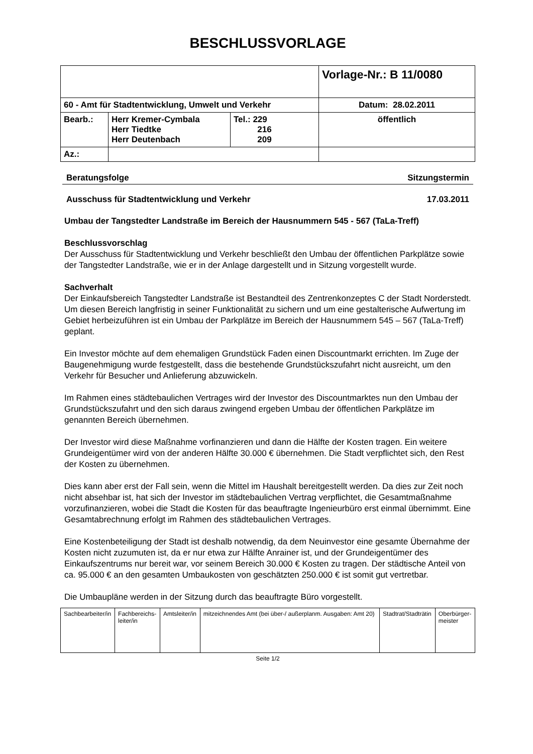BESCHLUSSVORLAGE
| | | | Vorlage-Nr.: B 11/0080 |
| 60 - Amt für Stadtentwicklung, Umwelt und Verkehr | | | Datum: 28.02.2011 |
| Bearb.: | Herr Kremer-Cymbala Herr Tiedtke Herr Deutenbach | Tel.: 229 216 209 | öffentlich |
| Az.: | | | |
Beratungsfolge Sitzungstermin
Ausschuss für Stadtentwicklung und Verkehr 17.03.2011
Umbau der Tangstedter Landstraße im Bereich der Hausnummern 545 - 567 (TaLa-Treff)
Beschlussvorschlag
Der Ausschuss für Stadtentwicklung und Verkehr beschließt den Umbau der öffentlichen Parkplätze sowie der Tangstedter Landstraße, wie er in der Anlage dargestellt und in Sitzung vorgestellt wurde.
Sachverhalt
Der Einkaufsbereich Tangstedter Landstraße ist Bestandteil des Zentrenkonzeptes C der Stadt Norderstedt. Um diesen Bereich langfristig in seiner Funktionalität zu sichern und um eine gestalterische Aufwertung im Gebiet herbeizuführen ist ein Umbau der Parkplätze im Bereich der Hausnummern 545 – 567 (TaLa-Treff) geplant.
Ein Investor möchte auf dem ehemaligen Grundstück Faden einen Discountmarkt errichten. Im Zuge der Baugenehmigung wurde festgestellt, dass die bestehende Grundstückszufahrt nicht ausreicht, um den Verkehr für Besucher und Anlieferung abzuwickeln.
Im Rahmen eines städtebaulichen Vertrages wird der Investor des Discountmarktes nun den Umbau der Grundstückszufahrt und den sich daraus zwingend ergeben Umbau der öffentlichen Parkplätze im genannten Bereich übernehmen.
Der Investor wird diese Maßnahme vorfinanzieren und dann die Hälfte der Kosten tragen. Ein weitere Grundeigentümer wird von der anderen Hälfte 30.000 € übernehmen. Die Stadt verpflichtet sich, den Rest der Kosten zu übernehmen.
Dies kann aber erst der Fall sein, wenn die Mittel im Haushalt bereitgestellt werden. Da dies zur Zeit noch nicht absehbar ist, hat sich der Investor im städtebaulichen Vertrag verpflichtet, die Gesamtmaßnahme vorzufinanzieren, wobei die Stadt die Kosten für das beauftragte Ingenieurbüro erst einmal übernimmt. Eine Gesamtabrechnung erfolgt im Rahmen des städtebaulichen Vertrages.
Eine Kostenbeteiligung der Stadt ist deshalb notwendig, da dem Neuinvestor eine gesamte Übernahme der Kosten nicht zuzumuten ist, da er nur etwa zur Hälfte Anrainer ist, und der Grundeigentümer des Einkaufszentrums nur bereit war, vor seinem Bereich 30.000 € Kosten zu tragen. Der städtische Anteil von ca. 95.000 € an den gesamten Umbaukosten von geschätzten 250.000 € ist somit gut vertretbar.
Die Umbaupläne werden in der Sitzung durch das beauftragte Büro vorgestellt.
| Sachbearbeiter/in | Fachbereichs- leiter/in | Amtsleiter/in | mitzeichnendes Amt (bei über-/ außerplanm. Ausgaben: Amt 20) | Stadtrat/Stadträtin | Oberbürger- meister |
Seite 1/2